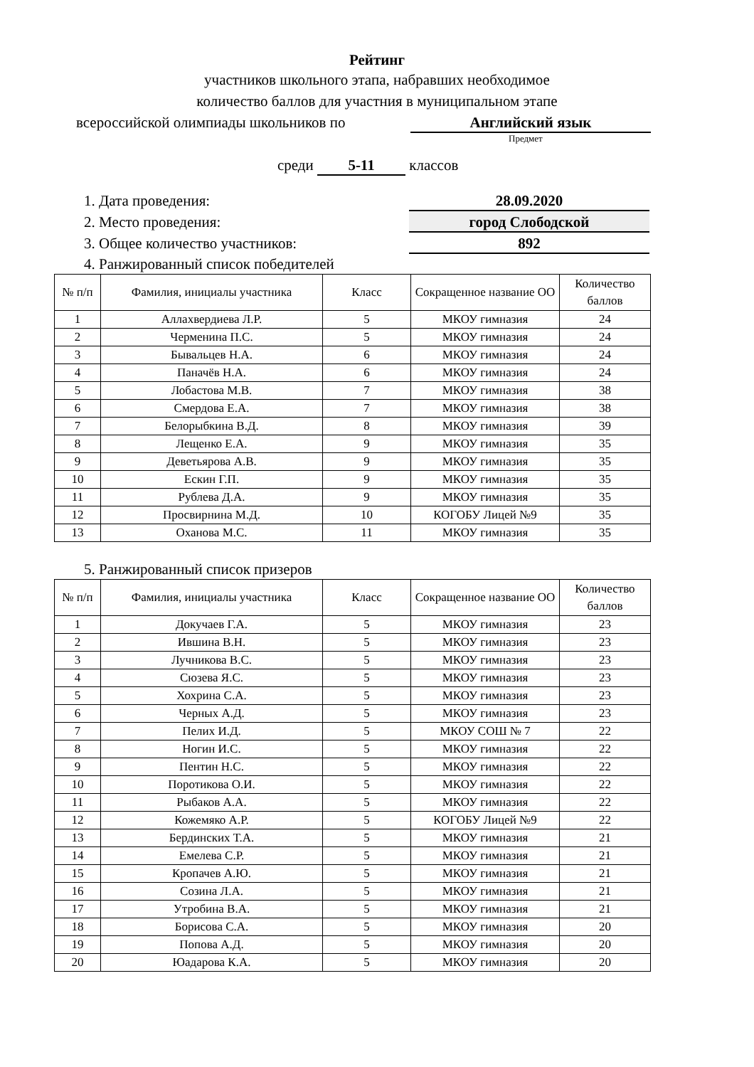Рейтинг
участников школьного этапа, набравших необходимое
количество баллов для участния в муниципальном этапе
всероссийской олимпиады школьников по Английский язык
Предмет
среди 5-11 классов
1. Дата проведения: 28.09.2020
2. Место проведения: город Слободской
3. Общее количество участников: 892
4. Ранжированный список победителей
| № п/п | Фамилия, инициалы участника | Класс | Сокращенное название ОО | Количество баллов |
| --- | --- | --- | --- | --- |
| 1 | Аллахвердиева Л.Р. | 5 | МКОУ гимназия | 24 |
| 2 | Черменина П.С. | 5 | МКОУ гимназия | 24 |
| 3 | Бывальцев Н.А. | 6 | МКОУ гимназия | 24 |
| 4 | Паначёв Н.А. | 6 | МКОУ гимназия | 24 |
| 5 | Лобастова М.В. | 7 | МКОУ гимназия | 38 |
| 6 | Смердова Е.А. | 7 | МКОУ гимназия | 38 |
| 7 | Белорыбкина В.Д. | 8 | МКОУ гимназия | 39 |
| 8 | Лещенко Е.А. | 9 | МКОУ гимназия | 35 |
| 9 | Деветьярова А.В. | 9 | МКОУ гимназия | 35 |
| 10 | Ескин Г.П. | 9 | МКОУ гимназия | 35 |
| 11 | Рублева Д.А. | 9 | МКОУ гимназия | 35 |
| 12 | Просвирнина М.Д. | 10 | КОГОБУ Лицей №9 | 35 |
| 13 | Оханова М.С. | 11 | МКОУ гимназия | 35 |
5. Ранжированный список призеров
| № п/п | Фамилия, инициалы участника | Класс | Сокращенное название ОО | Количество баллов |
| --- | --- | --- | --- | --- |
| 1 | Докучаев Г.А. | 5 | МКОУ гимназия | 23 |
| 2 | Ившина В.Н. | 5 | МКОУ гимназия | 23 |
| 3 | Лучникова В.С. | 5 | МКОУ гимназия | 23 |
| 4 | Сюзева Я.С. | 5 | МКОУ гимназия | 23 |
| 5 | Хохрина С.А. | 5 | МКОУ гимназия | 23 |
| 6 | Черных А.Д. | 5 | МКОУ гимназия | 23 |
| 7 | Пелих И.Д. | 5 | МКОУ СОШ № 7 | 22 |
| 8 | Ногин И.С. | 5 | МКОУ гимназия | 22 |
| 9 | Пентин Н.С. | 5 | МКОУ гимназия | 22 |
| 10 | Поротикова О.И. | 5 | МКОУ гимназия | 22 |
| 11 | Рыбаков А.А. | 5 | МКОУ гимназия | 22 |
| 12 | Кожемяко А.Р. | 5 | КОГОБУ Лицей №9 | 22 |
| 13 | Бердинских Т.А. | 5 | МКОУ гимназия | 21 |
| 14 | Емелева С.Р. | 5 | МКОУ гимназия | 21 |
| 15 | Кропачев А.Ю. | 5 | МКОУ гимназия | 21 |
| 16 | Созина Л.А. | 5 | МКОУ гимназия | 21 |
| 17 | Утробина В.А. | 5 | МКОУ гимназия | 21 |
| 18 | Борисова С.А. | 5 | МКОУ гимназия | 20 |
| 19 | Попова А.Д. | 5 | МКОУ гимназия | 20 |
| 20 | Юадарова К.А. | 5 | МКОУ гимназия | 20 |